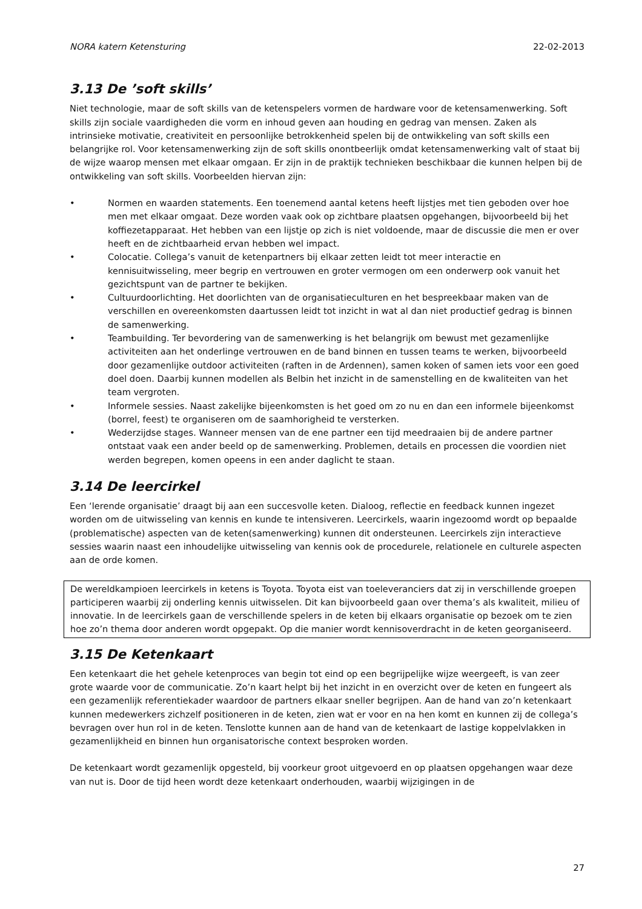NORA katern Ketensturing 22-02-2013
3.13 De ’soft skills’
Niet technologie, maar de soft skills van de ketenspelers vormen de hardware voor de ketensamenwerking. Soft skills zijn sociale vaardigheden die vorm en inhoud geven aan houding en gedrag van mensen. Zaken als intrinsieke motivatie, creativiteit en persoonlijke betrokkenheid spelen bij de ontwikkeling van soft skills een belangrijke rol. Voor ketensamenwerking zijn de soft skills onontbeerlijk omdat ketensamenwerking valt of staat bij de wijze waarop mensen met elkaar omgaan. Er zijn in de praktijk technieken beschikbaar die kunnen helpen bij de ontwikkeling van soft skills. Voorbeelden hiervan zijn:
• Normen en waarden statements. Een toenemend aantal ketens heeft lijstjes met tien geboden over hoe men met elkaar omgaat. Deze worden vaak ook op zichtbare plaatsen opgehangen, bijvoorbeeld bij het koffiezetapparaat. Het hebben van een lijstje op zich is niet voldoende, maar de discussie die men er over heeft en de zichtbaarheid ervan hebben wel impact.
• Colocatie. Collega’s vanuit de ketenpartners bij elkaar zetten leidt tot meer interactie en kennisuitwisseling, meer begrip en vertrouwen en groter vermogen om een onderwerp ook vanuit het gezichtspunt van de partner te bekijken.
• Cultuurdoorlichting. Het doorlichten van de organisatieculturen en het bespreekbaar maken van de verschillen en overeenkomsten daartussen leidt tot inzicht in wat al dan niet productief gedrag is binnen de samenwerking.
• Teambuilding. Ter bevordering van de samenwerking is het belangrijk om bewust met gezamenlijke activiteiten aan het onderlinge vertrouwen en de band binnen en tussen teams te werken, bijvoorbeeld door gezamenlijke outdoor activiteiten (raften in de Ardennen), samen koken of samen iets voor een goed doel doen. Daarbij kunnen modellen als Belbin het inzicht in de samenstelling en de kwaliteiten van het team vergroten.
• Informele sessies. Naast zakelijke bijeenkomsten is het goed om zo nu en dan een informele bijeenkomst (borrel, feest) te organiseren om de saamhorigheid te versterken.
• Wederzijdse stages. Wanneer mensen van de ene partner een tijd meedraaien bij de andere partner ontstaat vaak een ander beeld op de samenwerking. Problemen, details en processen die voordien niet werden begrepen, komen opeens in een ander daglicht te staan.
3.14 De leercirkel
Een ‘lerende organisatie’ draagt bij aan een succesvolle keten. Dialoog, reflectie en feedback kunnen ingezet worden om de uitwisseling van kennis en kunde te intensiveren. Leercirkels, waarin ingezoomd wordt op bepaalde (problematische) aspecten van de keten(samenwerking) kunnen dit ondersteunen. Leercirkels zijn interactieve sessies waarin naast een inhoudelijke uitwisseling van kennis ook de procedurele, relationele en culturele aspecten aan de orde komen.
De wereldkampioen leercirkels in ketens is Toyota. Toyota eist van toeleveranciers dat zij in verschillende groepen participeren waarbij zij onderling kennis uitwisselen. Dit kan bijvoorbeeld gaan over thema’s als kwaliteit, milieu of innovatie. In de leercirkels gaan de verschillende spelers in de keten bij elkaars organisatie op bezoek om te zien hoe zo’n thema door anderen wordt opgepakt. Op die manier wordt kennisoverdracht in de keten georganiseerd.
3.15 De Ketenkaart
Een ketenkaart die het gehele ketenproces van begin tot eind op een begrijpelijke wijze weergeeft, is van zeer grote waarde voor de communicatie. Zo’n kaart helpt bij het inzicht in en overzicht over de keten en fungeert als een gezamenlijk referentiekader waardoor de partners elkaar sneller begrijpen. Aan de hand van zo’n ketenkaart kunnen medewerkers zichzelf positioneren in de keten, zien wat er voor en na hen komt en kunnen zij de collega’s bevragen over hun rol in de keten. Tenslotte kunnen aan de hand van de ketenkaart de lastige koppelvlakken in gezamenlijkheid en binnen hun organisatorische context besproken worden.
De ketenkaart wordt gezamenlijk opgesteld, bij voorkeur groot uitgevoerd en op plaatsen opgehangen waar deze van nut is. Door de tijd heen wordt deze ketenkaart onderhouden, waarbij wijzigingen in de
27